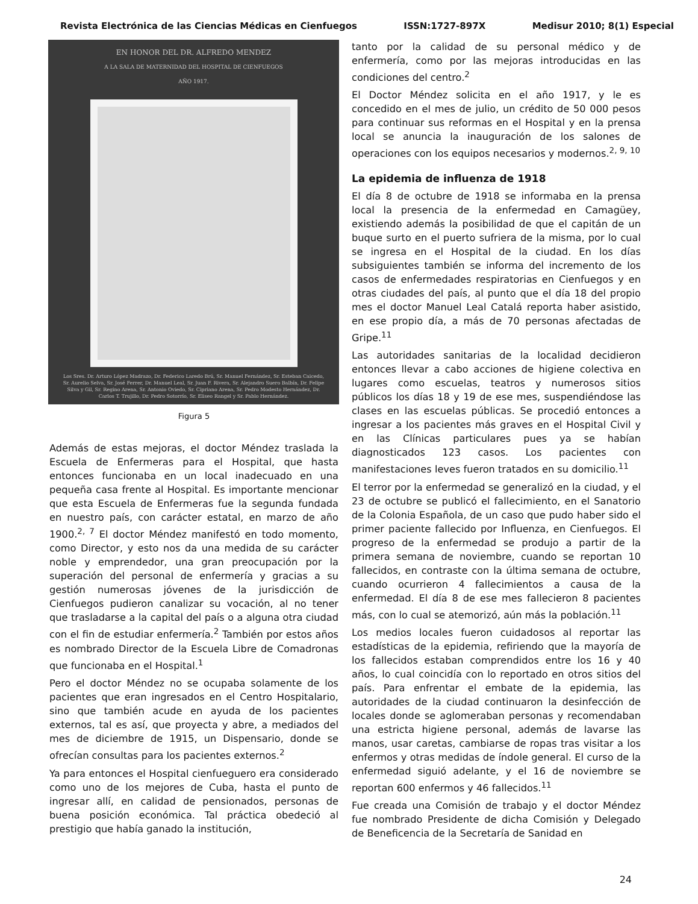Revista Electrónica de las Ciencias Médicas en Cienfuegos ISSN:1727-897X Medisur 2010; 8(1) Especial
EN HONOR DEL DR. ALFREDO MENDEZ
A LA SALA DE MATERNIDAD DEL HOSPITAL DE CIENFUEGOS
AÑO 1917.
Los Sres. Dr. Arturo López Madrazo, Dr. Federico Laredo Brú, Sr. Manuel Fernández, Sr. Esteban Caicedo, Sr. Aurelio Selva, Sr. José Ferrer, Dr. Manuel Leal, Sr. Juan F. Rivera, Sr. Alejandro Suero Balbín, Dr. Felipe Silva y Gil, Sr. Regino Arena, Sr. Antonio Oviedo, Sr. Cipriano Arena, Sr. Pedro Modesto Hernández, Dr. Carlos T. Trujillo, Dr. Pedro Sotorrío, Sr. Eliseo Rangel y Sr. Pablo Hernández.
Figura 5
Además de estas mejoras, el doctor Méndez traslada la Escuela de Enfermeras para el Hospital, que hasta entonces funcionaba en un local inadecuado en una pequeña casa frente al Hospital. Es importante mencionar que esta Escuela de Enfermeras fue la segunda fundada en nuestro país, con carácter estatal, en marzo de año 1900.<sup>2, 7</sup> El doctor Méndez manifestó en todo momento, como Director, y esto nos da una medida de su carácter noble y emprendedor, una gran preocupación por la superación del personal de enfermería y gracias a su gestión numerosas jóvenes de la jurisdicción de Cienfuegos pudieron canalizar su vocación, al no tener que trasladarse a la capital del país o a alguna otra ciudad con el fin de estudiar enfermería.<sup>2</sup> También por estos años es nombrado Director de la Escuela Libre de Comadronas que funcionaba en el Hospital.<sup>1</sup>
Pero el doctor Méndez no se ocupaba solamente de los pacientes que eran ingresados en el Centro Hospitalario, sino que también acude en ayuda de los pacientes externos, tal es así, que proyecta y abre, a mediados del mes de diciembre de 1915, un Dispensario, donde se ofrecían consultas para los pacientes externos.<sup>2</sup>
Ya para entonces el Hospital cienfueguero era considerado como uno de los mejores de Cuba, hasta el punto de ingresar allí, en calidad de pensionados, personas de buena posición económica. Tal práctica obedeció al prestigio que había ganado la institución,
tanto por la calidad de su personal médico y de enfermería, como por las mejoras introducidas en las condiciones del centro.<sup>2</sup>
El Doctor Méndez solicita en el año 1917, y le es concedido en el mes de julio, un crédito de 50 000 pesos para continuar sus reformas en el Hospital y en la prensa local se anuncia la inauguración de los salones de operaciones con los equipos necesarios y modernos.<sup>2, 9, 10</sup>
La epidemia de influenza de 1918
El día 8 de octubre de 1918 se informaba en la prensa local la presencia de la enfermedad en Camagüey, existiendo además la posibilidad de que el capitán de un buque surto en el puerto sufriera de la misma, por lo cual se ingresa en el Hospital de la ciudad. En los días subsiguientes también se informa del incremento de los casos de enfermedades respiratorias en Cienfuegos y en otras ciudades del país, al punto que el día 18 del propio mes el doctor Manuel Leal Catalá reporta haber asistido, en ese propio día, a más de 70 personas afectadas de Gripe.<sup>11</sup>
Las autoridades sanitarias de la localidad decidieron entonces llevar a cabo acciones de higiene colectiva en lugares como escuelas, teatros y numerosos sitios públicos los días 18 y 19 de ese mes, suspendiéndose las clases en las escuelas públicas. Se procedió entonces a ingresar a los pacientes más graves en el Hospital Civil y en las Clínicas particulares pues ya se habían diagnosticados 123 casos. Los pacientes con manifestaciones leves fueron tratados en su domicilio.<sup>11</sup>
El terror por la enfermedad se generalizó en la ciudad, y el 23 de octubre se publicó el fallecimiento, en el Sanatorio de la Colonia Española, de un caso que pudo haber sido el primer paciente fallecido por Influenza, en Cienfuegos. El progreso de la enfermedad se produjo a partir de la primera semana de noviembre, cuando se reportan 10 fallecidos, en contraste con la última semana de octubre, cuando ocurrieron 4 fallecimientos a causa de la enfermedad. El día 8 de ese mes fallecieron 8 pacientes más, con lo cual se atemorizó, aún más la población.<sup>11</sup>
Los medios locales fueron cuidadosos al reportar las estadísticas de la epidemia, refiriendo que la mayoría de los fallecidos estaban comprendidos entre los 16 y 40 años, lo cual coincidía con lo reportado en otros sitios del país. Para enfrentar el embate de la epidemia, las autoridades de la ciudad continuaron la desinfección de locales donde se aglomeraban personas y recomendaban una estricta higiene personal, además de lavarse las manos, usar caretas, cambiarse de ropas tras visitar a los enfermos y otras medidas de índole general. El curso de la enfermedad siguió adelante, y el 16 de noviembre se reportan 600 enfermos y 46 fallecidos.<sup>11</sup>
Fue creada una Comisión de trabajo y el doctor Méndez fue nombrado Presidente de dicha Comisión y Delegado de Beneficencia de la Secretaría de Sanidad en
24